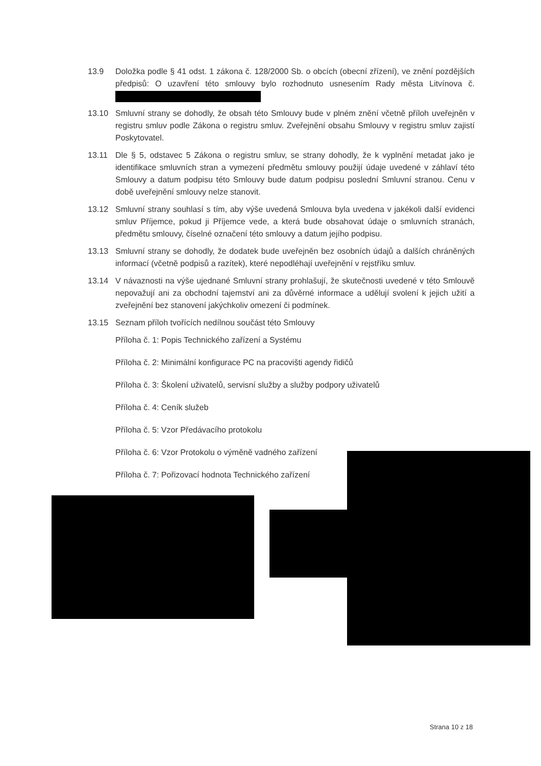13.9 Doložka podle § 41 odst. 1 zákona č. 128/2000 Sb. o obcích (obecní zřízení), ve znění pozdějších předpisů: O uzavření této smlouvy bylo rozhodnuto usnesením Rady města Litvínova č.
13.10 Smluvní strany se dohodly, že obsah této Smlouvy bude v plném znění včetně příloh uveřejněn v registru smluv podle Zákona o registru smluv. Zveřejnění obsahu Smlouvy v registru smluv zajistí Poskytovatel.
13.11 Dle § 5, odstavec 5 Zákona o registru smluv, se strany dohodly, že k vyplnění metadat jako je identifikace smluvních stran a vymezení předmětu smlouvy použijí údaje uvedené v záhlaví této Smlouvy a datum podpisu této Smlouvy bude datum podpisu poslední Smluvní stranou. Cenu v době uveřejnění smlouvy nelze stanovit.
13.12 Smluvní strany souhlasí s tím, aby výše uvedená Smlouva byla uvedena v jakékoli další evidenci smluv Příjemce, pokud ji Příjemce vede, a která bude obsahovat údaje o smluvních stranách, předmětu smlouvy, číselné označení této smlouvy a datum jejího podpisu.
13.13 Smluvní strany se dohodly, že dodatek bude uveřejněn bez osobních údajů a dalších chráněných informací (včetně podpisů a razítek), které nepodléhají uveřejnění v rejstříku smluv.
13.14 V návaznosti na výše ujednané Smluvní strany prohlašují, že skutečnosti uvedené v této Smlouvě nepovažují ani za obchodní tajemství ani za důvěrné informace a udělují svolení k jejich užití a zveřejnění bez stanovení jakýchkoliv omezení či podmínek.
13.15 Seznam příloh tvořících nedílnou součást této Smlouvy
Příloha č. 1: Popis Technického zařízení a Systému
Příloha č. 2: Minimální konfigurace PC na pracovišti agendy řidičů
Příloha č. 3: Školení uživatelů, servisní služby a služby podpory uživatelů
Příloha č. 4: Ceník služeb
Příloha č. 5: Vzor Předávacího protokolu
Příloha č. 6: Vzor Protokolu o výměně vadného zařízení
Příloha č. 7: Pořizovací hodnota Technického zařízení
Strana 10 z 18